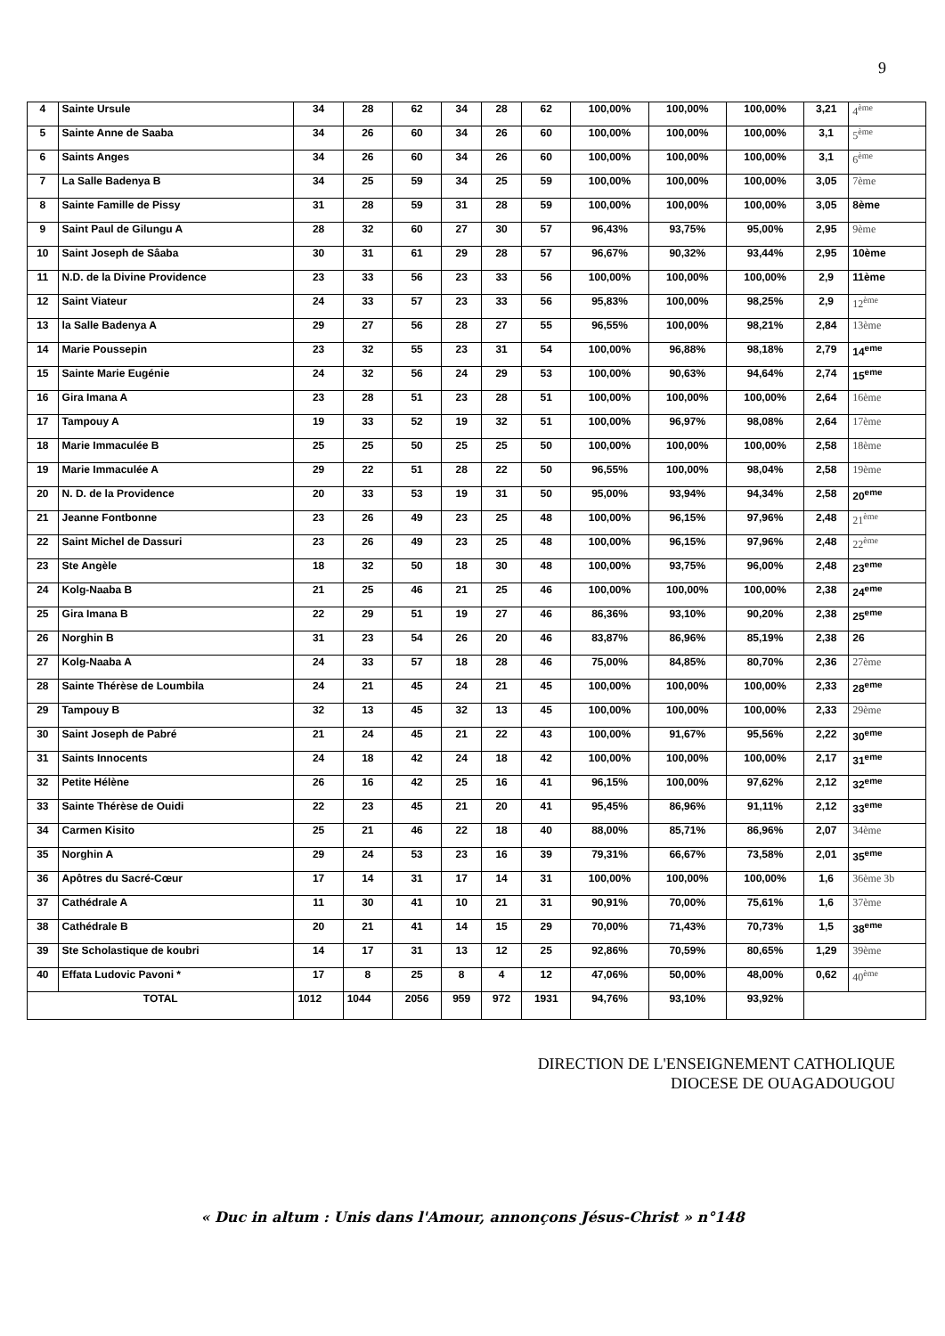9
| 4 | Sainte Ursule | 34 | 28 | 62 | 34 | 28 | 62 | 100,00% | 100,00% | 100,00% | 3,21 | 4<sup>ème</sup> |
| 5 | Sainte Anne de Saaba | 34 | 26 | 60 | 34 | 26 | 60 | 100,00% | 100,00% | 100,00% | 3,1 | 5<sup>ème</sup> |
| 6 | Saints Anges | 34 | 26 | 60 | 34 | 26 | 60 | 100,00% | 100,00% | 100,00% | 3,1 | 6<sup>ème</sup> |
| 7 | La Salle Badenya B | 34 | 25 | 59 | 34 | 25 | 59 | 100,00% | 100,00% | 100,00% | 3,05 | 7ème |
| 8 | Sainte Famille de Pissy | 31 | 28 | 59 | 31 | 28 | 59 | 100,00% | 100,00% | 100,00% | 3,05 | 8ème |
| 9 | Saint Paul de Gilungu A | 28 | 32 | 60 | 27 | 30 | 57 | 96,43% | 93,75% | 95,00% | 2,95 | 9ème |
| 10 | Saint Joseph de Sâaba | 30 | 31 | 61 | 29 | 28 | 57 | 96,67% | 90,32% | 93,44% | 2,95 | 10ème |
| 11 | N.D. de la Divine Providence | 23 | 33 | 56 | 23 | 33 | 56 | 100,00% | 100,00% | 100,00% | 2,9 | 11ème |
| 12 | Saint Viateur | 24 | 33 | 57 | 23 | 33 | 56 | 95,83% | 100,00% | 98,25% | 2,9 | 12<sup>ème</sup> |
| 13 | la Salle Badenya A | 29 | 27 | 56 | 28 | 27 | 55 | 96,55% | 100,00% | 98,21% | 2,84 | 13ème |
| 14 | Marie Poussepin | 23 | 32 | 55 | 23 | 31 | 54 | 100,00% | 96,88% | 98,18% | 2,79 | 14<sup>eme</sup> |
| 15 | Sainte Marie Eugénie | 24 | 32 | 56 | 24 | 29 | 53 | 100,00% | 90,63% | 94,64% | 2,74 | 15<sup>eme</sup> |
| 16 | Gira Imana A | 23 | 28 | 51 | 23 | 28 | 51 | 100,00% | 100,00% | 100,00% | 2,64 | 16ème |
| 17 | Tampouy A | 19 | 33 | 52 | 19 | 32 | 51 | 100,00% | 96,97% | 98,08% | 2,64 | 17ème |
| 18 | Marie Immaculée B | 25 | 25 | 50 | 25 | 25 | 50 | 100,00% | 100,00% | 100,00% | 2,58 | 18ème |
| 19 | Marie Immaculée A | 29 | 22 | 51 | 28 | 22 | 50 | 96,55% | 100,00% | 98,04% | 2,58 | 19ème |
| 20 | N. D. de la Providence | 20 | 33 | 53 | 19 | 31 | 50 | 95,00% | 93,94% | 94,34% | 2,58 | 20<sup>eme</sup> |
| 21 | Jeanne Fontbonne | 23 | 26 | 49 | 23 | 25 | 48 | 100,00% | 96,15% | 97,96% | 2,48 | 21<sup>ème</sup> |
| 22 | Saint Michel de Dassuri | 23 | 26 | 49 | 23 | 25 | 48 | 100,00% | 96,15% | 97,96% | 2,48 | 22<sup>ème</sup> |
| 23 | Ste Angèle | 18 | 32 | 50 | 18 | 30 | 48 | 100,00% | 93,75% | 96,00% | 2,48 | 23<sup>eme</sup> |
| 24 | Kolg-Naaba B | 21 | 25 | 46 | 21 | 25 | 46 | 100,00% | 100,00% | 100,00% | 2,38 | 24<sup>eme</sup> |
| 25 | Gira Imana B | 22 | 29 | 51 | 19 | 27 | 46 | 86,36% | 93,10% | 90,20% | 2,38 | 25<sup>eme</sup> |
| 26 | Norghin B | 31 | 23 | 54 | 26 | 20 | 46 | 83,87% | 86,96% | 85,19% | 2,38 | 26 |
| 27 | Kolg-Naaba A | 24 | 33 | 57 | 18 | 28 | 46 | 75,00% | 84,85% | 80,70% | 2,36 | 27ème |
| 28 | Sainte Thérèse de Loumbila | 24 | 21 | 45 | 24 | 21 | 45 | 100,00% | 100,00% | 100,00% | 2,33 | 28<sup>eme</sup> |
| 29 | Tampouy B | 32 | 13 | 45 | 32 | 13 | 45 | 100,00% | 100,00% | 100,00% | 2,33 | 29ème |
| 30 | Saint Joseph de Pabré | 21 | 24 | 45 | 21 | 22 | 43 | 100,00% | 91,67% | 95,56% | 2,22 | 30<sup>eme</sup> |
| 31 | Saints Innocents | 24 | 18 | 42 | 24 | 18 | 42 | 100,00% | 100,00% | 100,00% | 2,17 | 31<sup>eme</sup> |
| 32 | Petite Hélène | 26 | 16 | 42 | 25 | 16 | 41 | 96,15% | 100,00% | 97,62% | 2,12 | 32<sup>eme</sup> |
| 33 | Sainte Thérèse de Ouidi | 22 | 23 | 45 | 21 | 20 | 41 | 95,45% | 86,96% | 91,11% | 2,12 | 33<sup>eme</sup> |
| 34 | Carmen Kisito | 25 | 21 | 46 | 22 | 18 | 40 | 88,00% | 85,71% | 86,96% | 2,07 | 34ème |
| 35 | Norghin A | 29 | 24 | 53 | 23 | 16 | 39 | 79,31% | 66,67% | 73,58% | 2,01 | 35<sup>eme</sup> |
| 36 | Apôtres du Sacré-Cœur | 17 | 14 | 31 | 17 | 14 | 31 | 100,00% | 100,00% | 100,00% | 1,6 | 36ème 3b |
| 37 | Cathédrale A | 11 | 30 | 41 | 10 | 21 | 31 | 90,91% | 70,00% | 75,61% | 1,6 | 37ème |
| 38 | Cathédrale B | 20 | 21 | 41 | 14 | 15 | 29 | 70,00% | 71,43% | 70,73% | 1,5 | 38<sup>eme</sup> |
| 39 | Ste Scholastique de koubri | 14 | 17 | 31 | 13 | 12 | 25 | 92,86% | 70,59% | 80,65% | 1,29 | 39ème |
| 40 | Effata Ludovic Pavoni * | 17 | 8 | 25 | 8 | 4 | 12 | 47,06% | 50,00% | 48,00% | 0,62 | 40<sup>ème</sup> |
| TOTAL | | 1012 | 1044 | 2056 | 959 | 972 | 1931 | 94,76% | 93,10% | 93,92% | | |
DIRECTION DE L'ENSEIGNEMENT CATHOLIQUE
DIOCESE DE OUAGADOUGOU
« Duc in altum : Unis dans l'Amour, annonçons Jésus-Christ » n°148